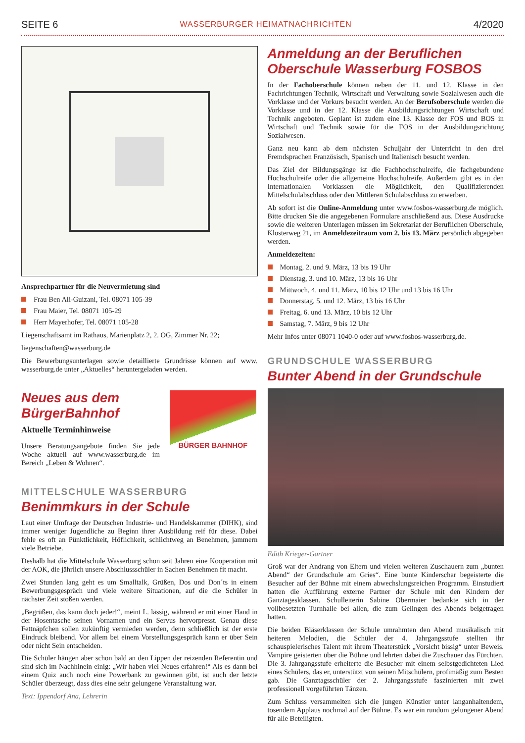SEITE 6 WASSERBURGER HEIMATNACHRICHTEN 4/2020
Ansprechpartner für die Neuvermietung sind
Frau Ben Ali-Guizani, Tel. 08071 105-39
Frau Maier, Tel. 08071 105-29
Herr Mayerhofer, Tel. 08071 105-28
Liegenschaftsamt im Rathaus, Marienplatz 2, 2. OG, Zimmer Nr. 22;
liegenschaften@wasserburg.de
Die Bewerbungsunterlagen sowie detaillierte Grundrisse können auf www. wasserburg.de unter „Aktuelles“ heruntergeladen werden.
Neues aus dem BürgerBahnhof
Aktuelle Terminhinweise
Unsere Beratungsangebote finden Sie jede Woche aktuell auf www.wasserburg.de im Bereich „Leben & Wohnen“.
BÜRGER BAHNHOF
MITTELSCHULE WASSERBURG
Benimmkurs in der Schule
Laut einer Umfrage der Deutschen Industrie- und Handelskammer (DIHK), sind immer weniger Jugendliche zu Beginn ihrer Ausbildung reif für diese. Dabei fehle es oft an Pünktlichkeit, Höflichkeit, schlichtweg an Benehmen, jammern viele Betriebe.
Deshalb hat die Mittelschule Wasserburg schon seit Jahren eine Kooperation mit der AOK, die jährlich unsere Abschlussschüler in Sachen Benehmen fit macht.
Zwei Stunden lang geht es um Smalltalk, Grüßen, Dos und Don´ts in einem Bewerbungsgespräch und viele weitere Situationen, auf die die Schüler in nächster Zeit stoßen werden.
„Begrüßen, das kann doch jeder!“, meint L. lässig, während er mit einer Hand in der Hosentasche seinen Vornamen und ein Servus hervorpresst. Genau diese Fettnäpfchen sollen zukünftig vermieden werden, denn schließlich ist der erste Eindruck bleibend. Vor allem bei einem Vorstellungsgespräch kann er über Sein oder nicht Sein entscheiden.
Die Schüler hängen aber schon bald an den Lippen der reizenden Referentin und sind sich im Nachhinein einig: „Wir haben viel Neues erfahren!“ Als es dann bei einem Quiz auch noch eine Powerbank zu gewinnen gibt, ist auch der letzte Schüler überzeugt, dass dies eine sehr gelungene Veranstaltung war.
Text: Ippendorf Ana, Lehrerin
Anmeldung an der Beruflichen Oberschule Wasserburg FOSBOS
In der Fachoberschule können neben der 11. und 12. Klasse in den Fachrichtungen Technik, Wirtschaft und Verwaltung sowie Sozialwesen auch die Vorklasse und der Vorkurs besucht werden. An der Berufsoberschule werden die Vorklasse und in der 12. Klasse die Ausbildungsrichtungen Wirtschaft und Technik angeboten. Geplant ist zudem eine 13. Klasse der FOS und BOS in Wirtschaft und Technik sowie für die FOS in der Ausbildungsrichtung Sozialwesen.
Ganz neu kann ab dem nächsten Schuljahr der Unterricht in den drei Fremdsprachen Französisch, Spanisch und Italienisch besucht werden.
Das Ziel der Bildungsgänge ist die Fachhochschulreife, die fachgebundene Hochschulreife oder die allgemeine Hochschulreife. Außerdem gibt es in den Internationalen Vorklassen die Möglichkeit, den Qualifizierenden Mittelschulabschluss oder den Mittleren Schulabschluss zu erwerben.
Ab sofort ist die Online-Anmeldung unter www.fosbos-wasserburg.de möglich. Bitte drucken Sie die angegebenen Formulare anschließend aus. Diese Ausdrucke sowie die weiteren Unterlagen müssen im Sekretariat der Beruflichen Oberschule, Klosterweg 21, im Anmeldezeitraum vom 2. bis 13. März persönlich abgegeben werden.
Anmeldezeiten:
Montag, 2. und 9. März, 13 bis 19 Uhr
Dienstag, 3. und 10. März, 13 bis 16 Uhr
Mittwoch, 4. und 11. März, 10 bis 12 Uhr und 13 bis 16 Uhr
Donnerstag, 5. und 12. März, 13 bis 16 Uhr
Freitag, 6. und 13. März, 10 bis 12 Uhr
Samstag, 7. März, 9 bis 12 Uhr
Mehr Infos unter 08071 1040-0 oder auf www.fosbos-wasserburg.de.
GRUNDSCHULE WASSERBURG
Bunter Abend in der Grundschule
Edith Krieger-Gartner
Groß war der Andrang von Eltern und vielen weiteren Zuschauern zum „bunten Abend“ der Grundschule am Gries“. Eine bunte Kinderschar begeisterte die Besucher auf der Bühne mit einem abwechslungsreichen Programm. Einstudiert hatten die Aufführung externe Partner der Schule mit den Kindern der Ganztagesklassen. Schulleiterin Sabine Obermaier bedankte sich in der vollbesetzten Turnhalle bei allen, die zum Gelingen des Abends beigetragen hatten.
Die beiden Bläserklassen der Schule umrahmten den Abend musikalisch mit heiteren Melodien, die Schüler der 4. Jahrgangsstufe stellten ihr schauspielerisches Talent mit ihrem Theaterstück „Vorsicht bissig“ unter Beweis. Vampire geisterten über die Bühne und lehrten dabei die Zuschauer das Fürchten. Die 3. Jahrgangsstufe erheiterte die Besucher mit einem selbstgedichteten Lied eines Schülers, das er, unterstützt von seinen Mitschülern, profimäßig zum Besten gab. Die Ganztagsschüler der 2. Jahrgangsstufe faszinierten mit zwei professionell vorgeführten Tänzen.
Zum Schluss versammelten sich die jungen Künstler unter langanhaltendem, tosendem Applaus nochmal auf der Bühne. Es war ein rundum gelungener Abend für alle Beteiligten.